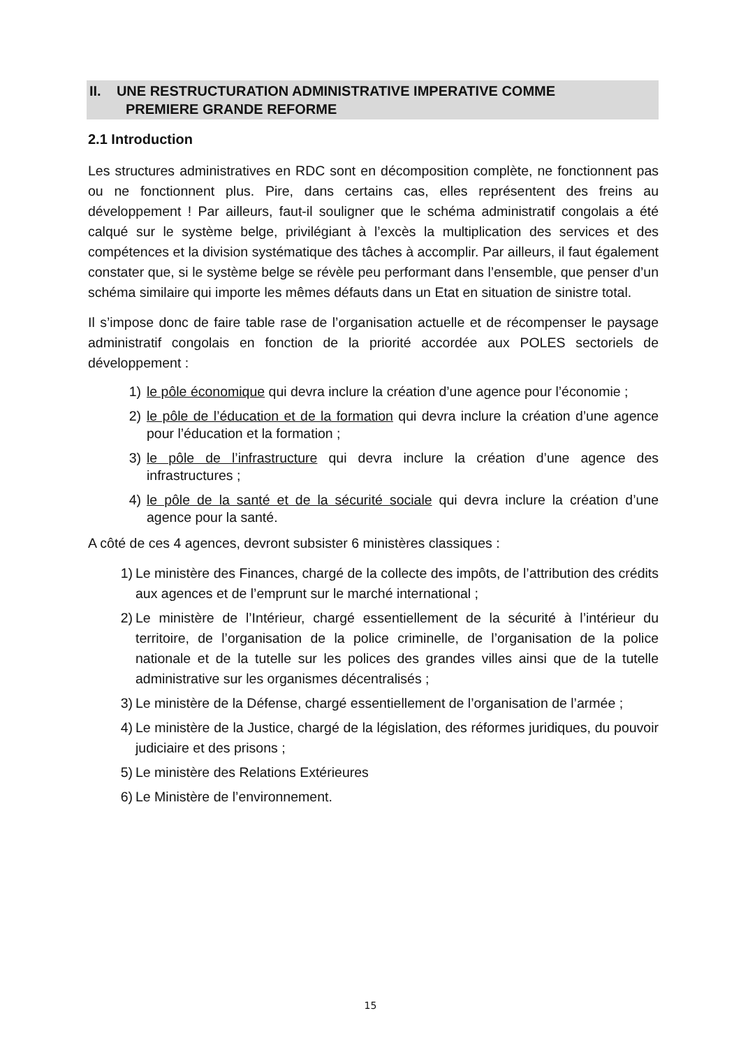II. UNE RESTRUCTURATION ADMINISTRATIVE IMPERATIVE COMME
PREMIERE GRANDE REFORME
2.1 Introduction
Les structures administratives en RDC sont en décomposition complète, ne fonctionnent pas ou ne fonctionnent plus. Pire, dans certains cas, elles représentent des freins au développement ! Par ailleurs, faut-il souligner que le schéma administratif congolais a été calqué sur le système belge, privilégiant à l’excès la multiplication des services et des compétences et la division systématique des tâches à accomplir. Par ailleurs, il faut également constater que, si le système belge se révèle peu performant dans l’ensemble, que penser d’un schéma similaire qui importe les mêmes défauts dans un Etat en situation de sinistre total.
Il s’impose donc de faire table rase de l’organisation actuelle et de récompenser le paysage administratif congolais en fonction de la priorité accordée aux POLES sectoriels de développement :
1) le pôle économique qui devra inclure la création d’une agence pour l’économie ;
2) le pôle de l’éducation et de la formation qui devra inclure la création d’une agence pour l’éducation et la formation ;
3) le pôle de l’infrastructure qui devra inclure la création d’une agence des infrastructures ;
4) le pôle de la santé et de la sécurité sociale qui devra inclure la création d’une agence pour la santé.
A côté de ces 4 agences, devront subsister 6 ministères classiques :
1) Le ministère des Finances, chargé de la collecte des impôts, de l’attribution des crédits aux agences et de l’emprunt sur le marché international ;
2) Le ministère de l’Intérieur, chargé essentiellement de la sécurité à l’intérieur du territoire, de l’organisation de la police criminelle, de l’organisation de la police nationale et de la tutelle sur les polices des grandes villes ainsi que de la tutelle administrative sur les organismes décentralisés ;
3) Le ministère de la Défense, chargé essentiellement de l’organisation de l’armée ;
4) Le ministère de la Justice, chargé de la législation, des réformes juridiques, du pouvoir judiciaire et des prisons ;
5) Le ministère des Relations Extérieures
6) Le Ministère de l’environnement.
15